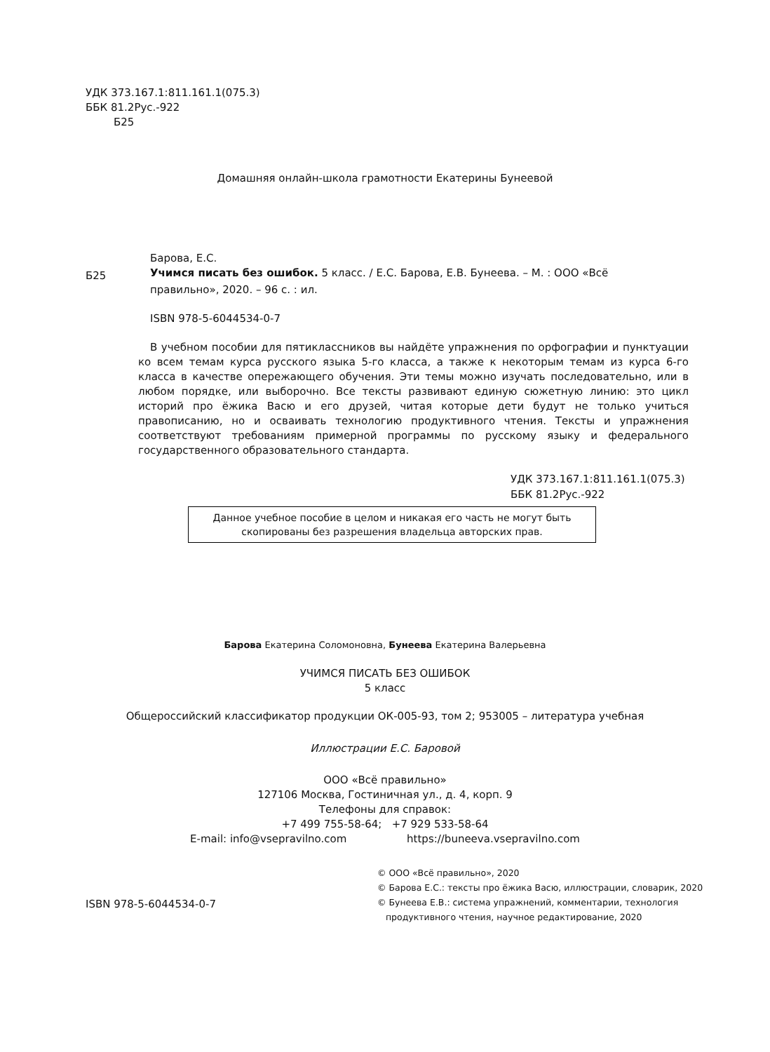УДК 373.167.1:811.161.1(075.3)
ББК 81.2Рус.-922
Б25
Домашняя онлайн-школа грамотности Екатерины Бунеевой
Барова, Е.С.
Б25
Учимся писать без ошибок. 5 класс. / Е.С. Барова, Е.В. Бунеева. – М. : ООО «Всё
правильно», 2020. – 96 с. : ил.
ISBN 978-5-6044534-0-7
В учебном пособии для пятиклассников вы найдёте упражнения по орфографии и пунктуации ко всем темам курса русского языка 5-го класса, а также к некоторым темам из курса 6-го класса в качестве опережающего обучения. Эти темы можно изучать последовательно, или в любом порядке, или выборочно. Все тексты развивают единую сюжетную линию: это цикл историй про ёжика Васю и его друзей, читая которые дети будут не только учиться правописанию, но и осваивать технологию продуктивного чтения. Тексты и упражнения соответствуют требованиям примерной программы по русскому языку и федерального государственного образовательного стандарта.
УДК 373.167.1:811.161.1(075.3)
ББК 81.2Рус.-922
Данное учебное пособие в целом и никакая его часть не могут быть скопированы без разрешения владельца авторских прав.
Барова Екатерина Соломоновна, Бунеева Екатерина Валерьевна
УЧИМСЯ ПИСАТЬ БЕЗ ОШИБОК
5 класс
Общероссийский классификатор продукции ОК-005-93, том 2; 953005 – литература учебная
Иллюстрации Е.С. Баровой
ООО «Всё правильно»
127106 Москва, Гостиничная ул., д. 4, корп. 9
Телефоны для справок:
+7 499 755-58-64; +7 929 533-58-64
E-mail: info@vsepravilno.com https://buneeva.vsepravilno.com
ISBN 978-5-6044534-0-7
© ООО «Всё правильно», 2020
© Барова Е.С.: тексты про ёжика Васю, иллюстрации, словарик, 2020
© Бунеева Е.В.: система упражнений, комментарии, технология
продуктивного чтения, научное редактирование, 2020